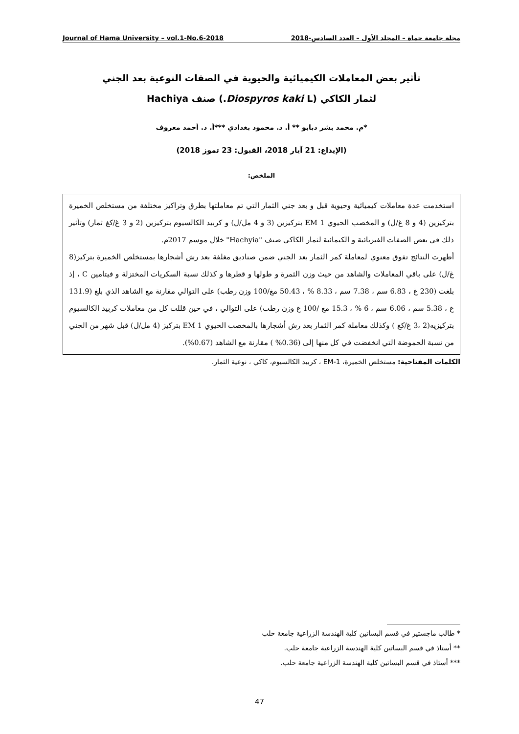Journal of Hama University – vol.1-No.6-2018 مجلة جامعة حماة – المجلد الأول – العدد السادس-2018
تأثير بعض المعاملات الكيميائية والحيوية في الصفات النوعية بعد الجني
لثمار الكاكي (Diospyros kaki L.) صنف Hachiya
*م. محمد بشر دبابو ** أ. د. محمود بغدادي ***أ. د. أحمد معروف
(الإيداع: 21 آيار 2018، القبول: 23 تموز 2018)
الملخص:
استخدمت عدة معاملات كيميائية وحيوية قبل و بعد جني الثمار التي تم معاملتها بطرق وتراكيز مختلفة من مستخلص الخميرة بتركيزين (4 و 8 غ/ل) و المخصب الحيوي EM 1 بتركيزين (3 و 4 مل/ل) و كربيد الكالسيوم بتركيزين (2 و 3 غ/كغ ثمار) وتأثير ذلك في بعض الصفات الفيزيائية و الكيمائية لثمار الكاكي صنف "Hachyia" خلال موسم 2017م.
أظهرت النتائج تفوق معنوي لمعاملة كمر الثمار بعد الجني ضمن صناديق مغلفة بعد رش أشجارها بمستخلص الخميرة بتركيز(8 غ/ل) على باقي المعاملات والشاهد من حيث وزن الثمرة و طولها و قطرها و كذلك نسبة السكريات المختزلة و فيتامين C ، إذ بلغت (230 غ ، 6.83 سم ، 7.38 سم ، 8.33 % ، 50.43 مغ/100 وزن رطب) على التوالي مقارنة مع الشاهد الذي بلغ (131.9 غ ، 5.38 سم ، 6.06 سم ، 6 % ، 15.3 مغ /100 غ وزن رطب) على التوالي ، في حين قللت كل من معاملات كربيد الكالسيوم بتركيزيه(2 ،3 غ/كغ ) وكذلك معاملة كمر الثمار بعد رش أشجارها بالمخصب الحيوي EM 1 بتركيز (4 مل/ل) قبل شهر من الجني من نسبة الحموضة التي انخفضت في كل منها إلى (0.36% ) مقارنة مع الشاهد (0.67%).
الكلمات المفتاحية: مستخلص الخميرة، EM-1 ، كربيد الكالسيوم، كاكي ، نوعية الثمار.
* طالب ماجستير في قسم البساتين كلية الهندسة الزراعية جامعة حلب
** أستاذ في قسم البساتين كلية الهندسة الزراعية جامعة حلب.
*** أستاذ في قسم البساتين كلية الهندسة الزراعية جامعة حلب.
47